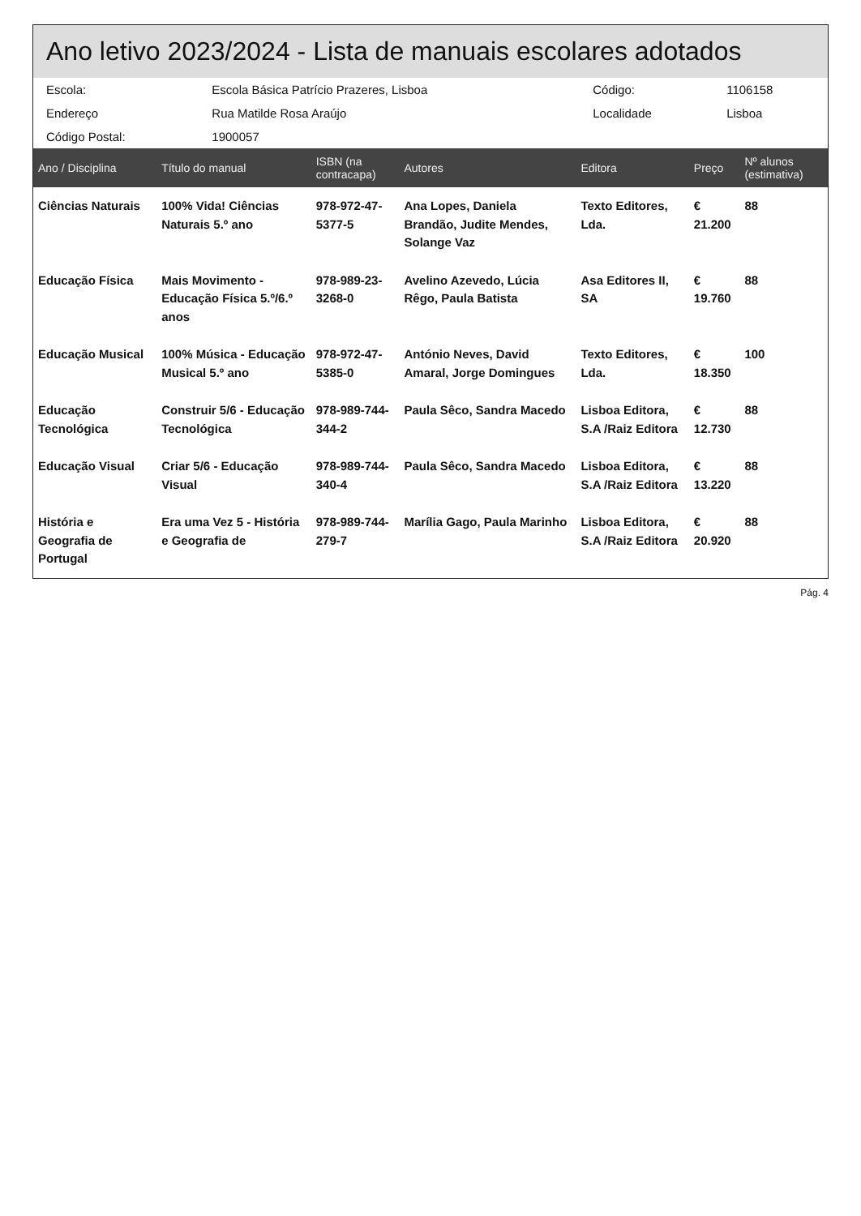Ano letivo 2023/2024 - Lista de manuais escolares adotados
| Escola: | Escola Básica Patrício Prazeres, Lisboa | Código: | 1106158 |
| Endereço | Rua Matilde Rosa Araújo | Localidade | Lisboa |
| Código Postal: | 1900057 | | |
| Ano / Disciplina | Título do manual | ISBN (na contracapa) | Autores | Editora | Preço | Nº alunos (estimativa) |
| --- | --- | --- | --- | --- | --- | --- |
| Ciências Naturais | 100% Vida! Ciências Naturais 5.º ano | 978-972-47-5377-5 | Ana Lopes, Daniela Brandão, Judite Mendes, Solange Vaz | Texto Editores, Lda. | € 21.200 | 88 |
| Educação Física | Mais Movimento - Educação Física 5.º/6.º anos | 978-989-23-3268-0 | Avelino Azevedo, Lúcia Rêgo, Paula Batista | Asa Editores II, SA | € 19.760 | 88 |
| Educação Musical | 100% Música - Educação Musical 5.º ano | 978-972-47-5385-0 | António Neves, David Amaral, Jorge Domingues | Texto Editores, Lda. | € 18.350 | 100 |
| Educação Tecnológica | Construir 5/6 - Educação Tecnológica | 978-989-744-344-2 | Paula Sêco, Sandra Macedo | Lisboa Editora, S.A /Raiz Editora | € 12.730 | 88 |
| Educação Visual | Criar 5/6 - Educação Visual | 978-989-744-340-4 | Paula Sêco, Sandra Macedo | Lisboa Editora, S.A /Raiz Editora | € 13.220 | 88 |
| História e Geografia de Portugal | Era uma Vez 5 - História e Geografia de | 978-989-744-279-7 | Marília Gago, Paula Marinho | Lisboa Editora, S.A /Raiz Editora | € 20.920 | 88 |
Pág. 4